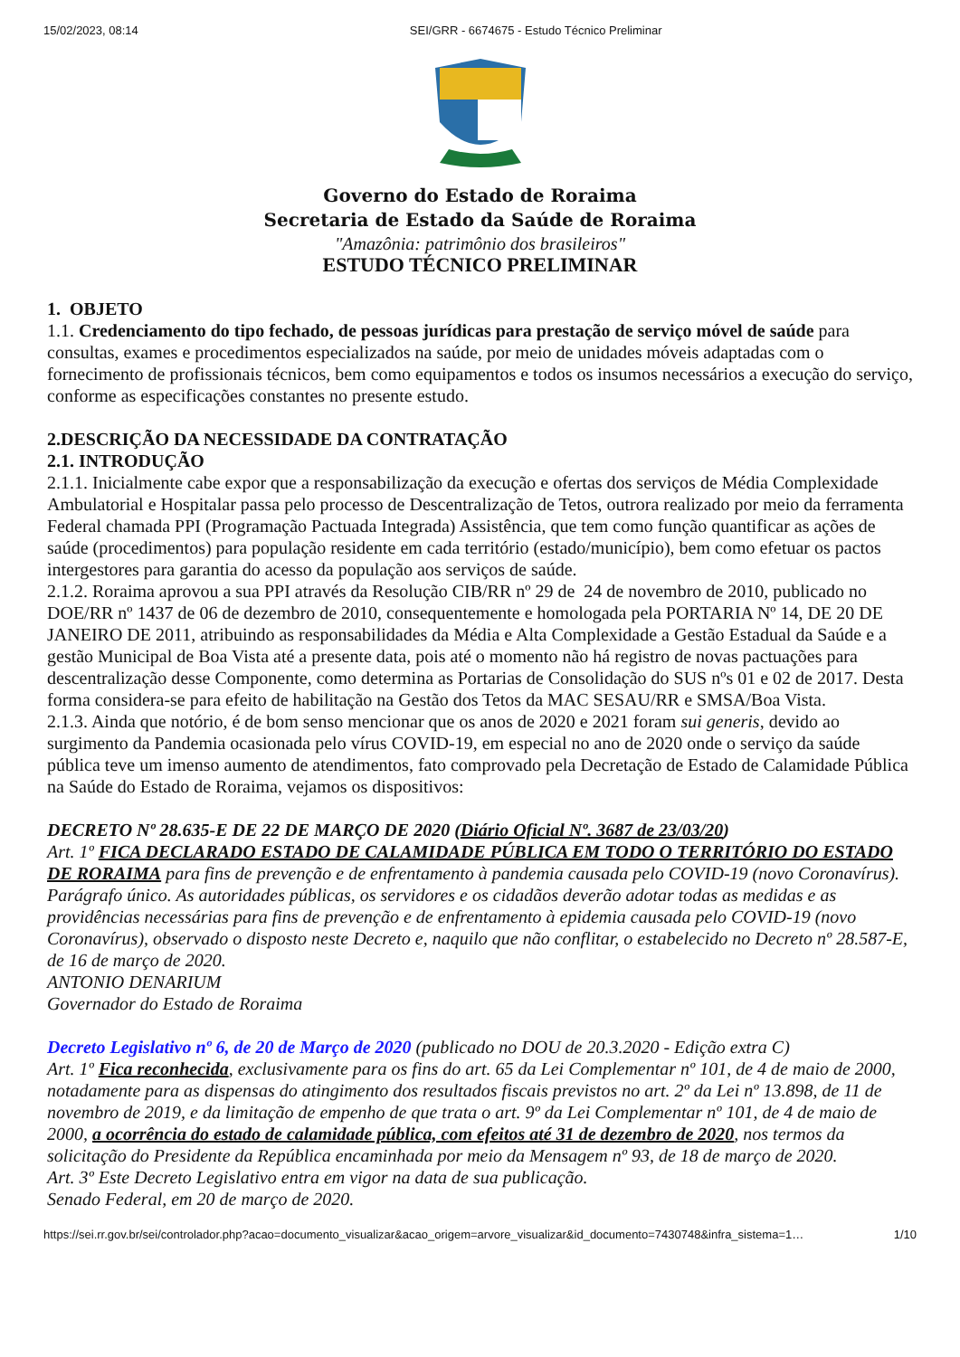15/02/2023, 08:14 SEI/GRR - 6674675 - Estudo Técnico Preliminar
Governo do Estado de Roraima
Secretaria de Estado da Saúde de Roraima
"Amazônia: patrimônio dos brasileiros"
ESTUDO TÉCNICO PRELIMINAR
1. OBJETO
1.1. Credenciamento do tipo fechado, de pessoas jurídicas para prestação de serviço móvel de saúde para consultas, exames e procedimentos especializados na saúde, por meio de unidades móveis adaptadas com o fornecimento de profissionais técnicos, bem como equipamentos e todos os insumos necessários a execução do serviço, conforme as especificações constantes no presente estudo.
2.DESCRIÇÃO DA NECESSIDADE DA CONTRATAÇÃO
2.1. INTRODUÇÃO
2.1.1. Inicialmente cabe expor que a responsabilização da execução e ofertas dos serviços de Média Complexidade Ambulatorial e Hospitalar passa pelo processo de Descentralização de Tetos, outrora realizado por meio da ferramenta Federal chamada PPI (Programação Pactuada Integrada) Assistência, que tem como função quantificar as ações de saúde (procedimentos) para população residente em cada território (estado/município), bem como efetuar os pactos intergestores para garantia do acesso da população aos serviços de saúde.
2.1.2. Roraima aprovou a sua PPI através da Resolução CIB/RR nº 29 de 24 de novembro de 2010, publicado no DOE/RR nº 1437 de 06 de dezembro de 2010, consequentemente e homologada pela PORTARIA Nº 14, DE 20 DE JANEIRO DE 2011, atribuindo as responsabilidades da Média e Alta Complexidade a Gestão Estadual da Saúde e a gestão Municipal de Boa Vista até a presente data, pois até o momento não há registro de novas pactuações para descentralização desse Componente, como determina as Portarias de Consolidação do SUS nºs 01 e 02 de 2017. Desta forma considera-se para efeito de habilitação na Gestão dos Tetos da MAC SESAU/RR e SMSA/Boa Vista.
2.1.3. Ainda que notório, é de bom senso mencionar que os anos de 2020 e 2021 foram sui generis, devido ao surgimento da Pandemia ocasionada pelo vírus COVID-19, em especial no ano de 2020 onde o serviço da saúde pública teve um imenso aumento de atendimentos, fato comprovado pela Decretação de Estado de Calamidade Pública na Saúde do Estado de Roraima, vejamos os dispositivos:
DECRETO Nº 28.635-E DE 22 DE MARÇO DE 2020 (Diário Oficial Nº. 3687 de 23/03/20)
Art. 1º FICA DECLARADO ESTADO DE CALAMIDADE PÚBLICA EM TODO O TERRITÓRIO DO ESTADO DE RORAIMA para fins de prevenção e de enfrentamento à pandemia causada pelo COVID-19 (novo Coronavírus).
Parágrafo único. As autoridades públicas, os servidores e os cidadãos deverão adotar todas as medidas e as providências necessárias para fins de prevenção e de enfrentamento à epidemia causada pelo COVID-19 (novo Coronavírus), observado o disposto neste Decreto e, naquilo que não conflitar, o estabelecido no Decreto nº 28.587-E, de 16 de março de 2020.
ANTONIO DENARIUM
Governador do Estado de Roraima
Decreto Legislativo nº 6, de 20 de Março de 2020 (publicado no DOU de 20.3.2020 - Edição extra C)
Art. 1º Fica reconhecida, exclusivamente para os fins do art. 65 da Lei Complementar nº 101, de 4 de maio de 2000, notadamente para as dispensas do atingimento dos resultados fiscais previstos no art. 2º da Lei nº 13.898, de 11 de novembro de 2019, e da limitação de empenho de que trata o art. 9º da Lei Complementar nº 101, de 4 de maio de 2000, a ocorrência do estado de calamidade pública, com efeitos até 31 de dezembro de 2020, nos termos da solicitação do Presidente da República encaminhada por meio da Mensagem nº 93, de 18 de março de 2020.
Art. 3º Este Decreto Legislativo entra em vigor na data de sua publicação.
Senado Federal, em 20 de março de 2020.
https://sei.rr.gov.br/sei/controlador.php?acao=documento_visualizar&acao_origem=arvore_visualizar&id_documento=7430748&infra_sistema=1… 1/10